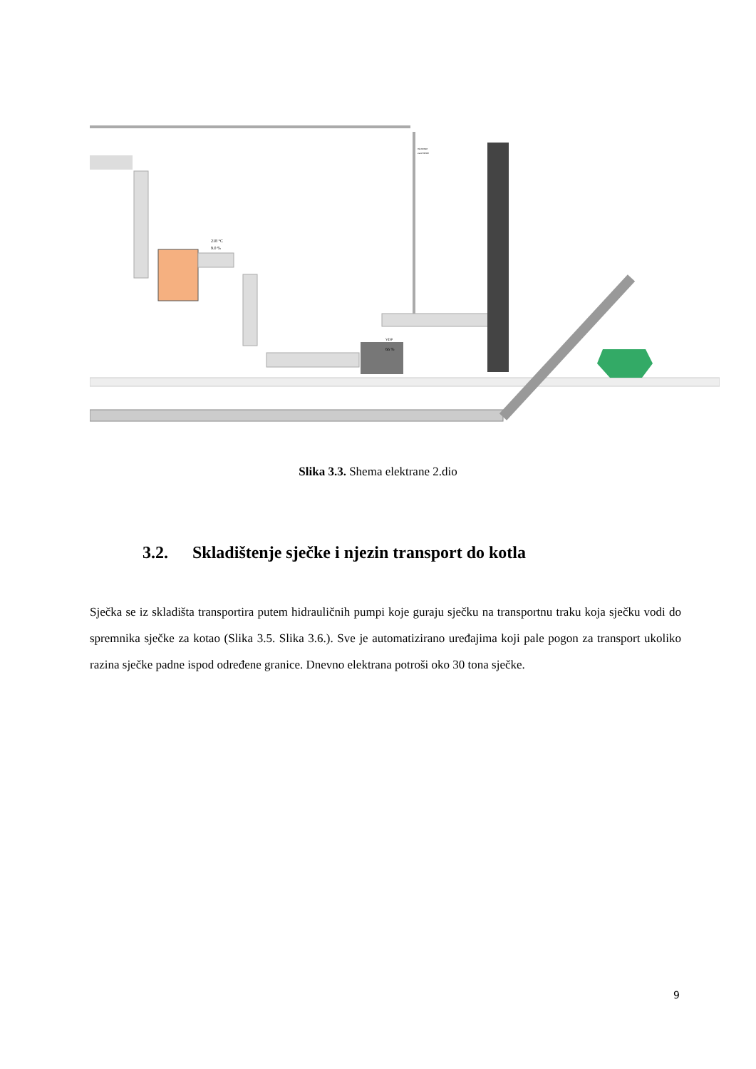218 °C
9.0 %
VDP
66 %
otvoreno
zatvoreno
Slika 3.3. Shema elektrane 2.dio
3.2. Skladištenje sječke i njezin transport do kotla
Sječka se iz skladišta transportira putem hidrauličnih pumpi koje guraju sječku na transportnu traku koja sječku vodi do spremnika sječke za kotao (Slika 3.5. Slika 3.6.). Sve je automatizirano uređajima koji pale pogon za transport ukoliko razina sječke padne ispod određene granice. Dnevno elektrana potroši oko 30 tona sječke.
9